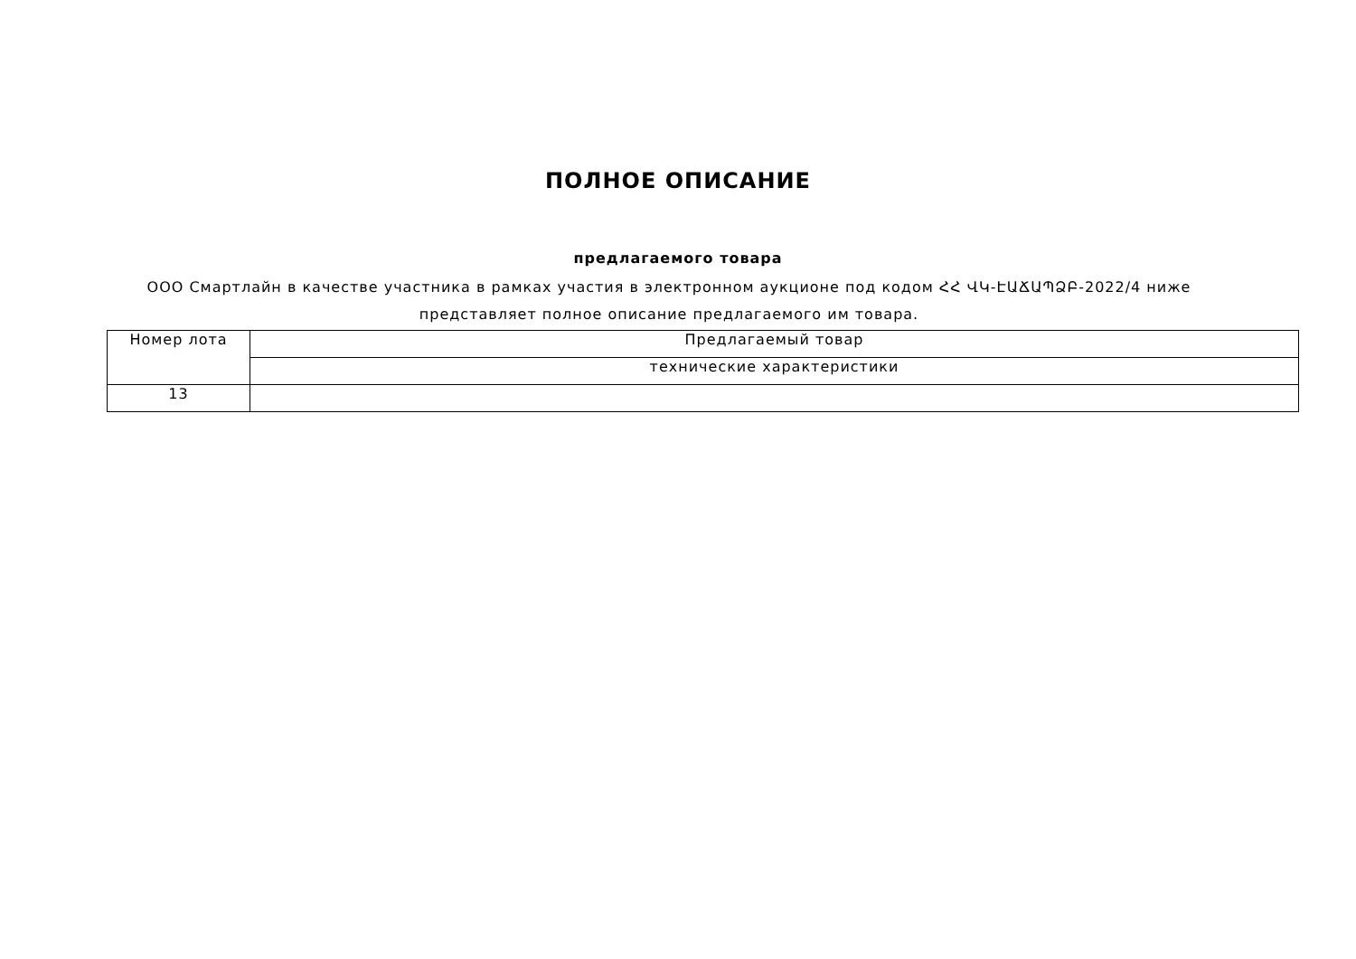ПОЛНОЕ ОПИСАНИЕ
предлагаемого товара
ООО Смартлайн в качестве участника в рамках участия в электронном аукционе под кодом ՀՀ ՎԿ-ԷԱՃԱՊՁԲ-2022/4 ниже представляет полное описание предлагаемого им товара.
| Номер лота | Предлагаемый товар |
| --- | --- |
| | технические характеристики |
| 13 | |